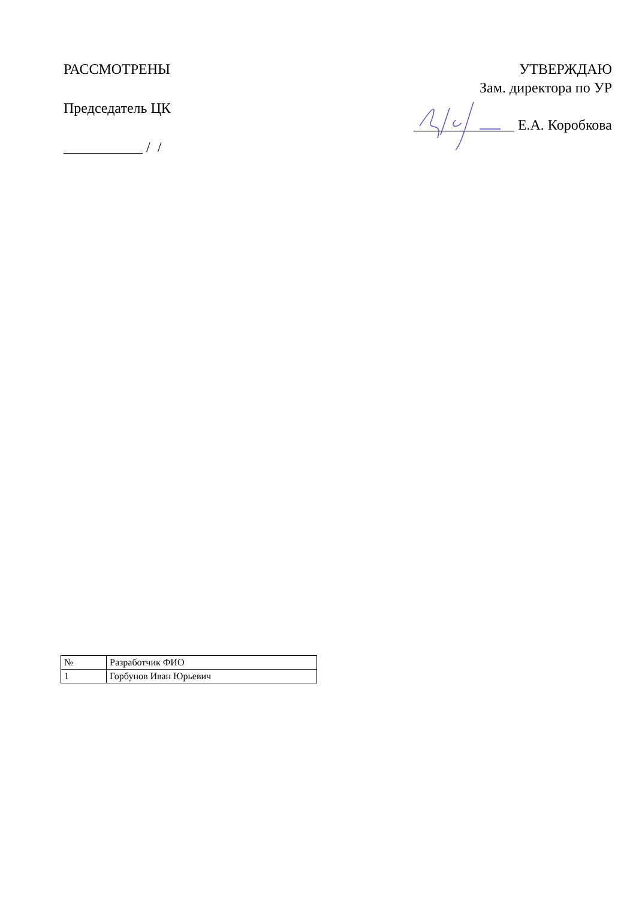РАССМОТРЕНЫ
Председатель ЦК
___________ / /
УТВЕРЖДАЮ
Зам. директора по УР
______________ Е.А. Коробкова
| № | Разработчик ФИО |
| 1 | Горбунов Иван Юрьевич |